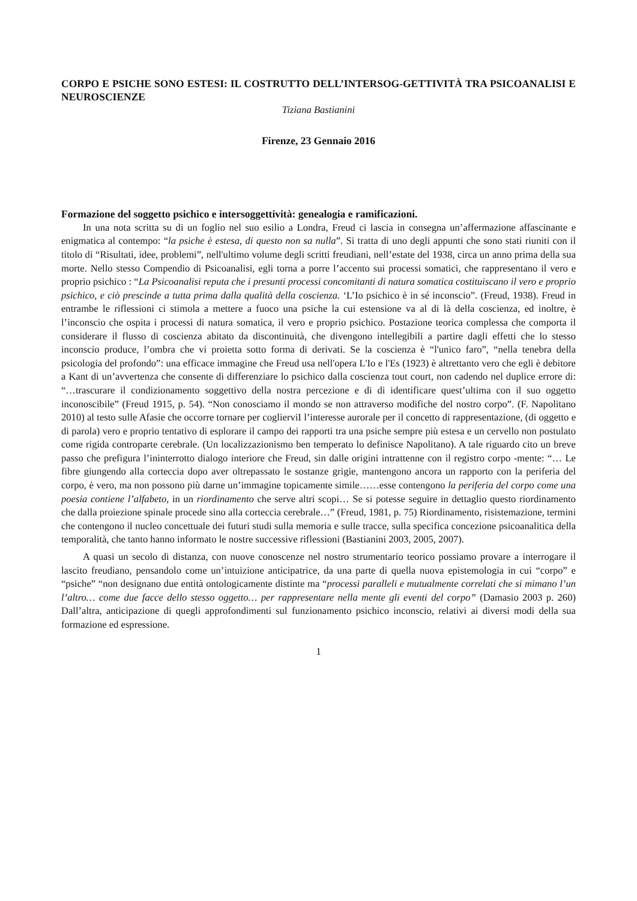CORPO E PSICHE SONO ESTESI: IL COSTRUTTO DELL’INTERSOG-GETTIVITÀ TRA PSICOANALISI E NEUROSCIENZE
Tiziana Bastianini
Firenze, 23 Gennaio 2016
Formazione del soggetto psichico e intersoggettività: genealogia e ramificazioni.
In una nota scritta su di un foglio nel suo esilio a Londra, Freud ci lascia in consegna un’affermazione affascinante e enigmatica al contempo: “la psiche è estesa, di questo non sa nulla”. Si tratta di uno degli appunti che sono stati riuniti con il titolo di “Risultati, idee, problemi”, nell'ultimo volume degli scritti freudiani, nell’estate del 1938, circa un anno prima della sua morte. Nello stesso Compendio di Psicoanalisi, egli torna a porre l’accento sui processi somatici, che rappresentano il vero e proprio psichico : “La Psicoanalisi reputa che i presunti processi concomitanti di natura somatica costituiscano il vero e proprio psichico, e ciò prescinde a tutta prima dalla qualità della coscienza. ‘L’Io psichico è in sé inconscio”. (Freud, 1938). Freud in entrambe le riflessioni ci stimola a mettere a fuoco una psiche la cui estensione va al di là della coscienza, ed inoltre, è l’inconscio che ospita i processi di natura somatica, il vero e proprio psichico. Postazione teorica complessa che comporta il considerare il flusso di coscienza abitato da discontinuità, che divengono intellegibili a partire dagli effetti che lo stesso inconscio produce, l’ombra che vi proietta sotto forma di derivati. Se la coscienza è “l'unico faro”, “nella tenebra della psicologia del profondo”: una efficace immagine che Freud usa nell'opera L'Io e l'Es (1923) è altrettanto vero che egli è debitore a Kant di un’avvertenza che consente di differenziare lo psichico dalla coscienza tout court, non cadendo nel duplice errore di: “…trascurare il condizionamento soggettivo della nostra percezione e di di identificare quest’ultima con il suo oggetto inconoscibile” (Freud 1915, p. 54). “Non conosciamo il mondo se non attraverso modifiche del nostro corpo”. (F. Napolitano 2010) al testo sulle Afasie che occorre tornare per coglierviI l’interesse aurorale per il concetto di rappresentazione, (di oggetto e di parola) vero e proprio tentativo di esplorare il campo dei rapporti tra una psiche sempre più estesa e un cervello non postulato come rigida controparte cerebrale. (Un localizzazionismo ben temperato lo definisce Napolitano). A tale riguardo cito un breve passo che prefigura l’ininterrotto dialogo interiore che Freud, sin dalle origini intrattenne con il registro corpo -mente: “… Le fibre giungendo alla corteccia dopo aver oltrepassato le sostanze grigie, mantengono ancora un rapporto con la periferia del corpo, è vero, ma non possono più darne un’immagine topicamente simile……esse contengono la periferia del corpo come una poesia contiene l’alfabeto, in un riordinamento che serve altri scopi… Se si potesse seguire in dettaglio questo riordinamento che dalla proiezione spinale procede sino alla corteccia cerebrale…” (Freud, 1981, p. 75) Riordinamento, risistemazione, termini che contengono il nucleo concettuale dei futuri studi sulla memoria e sulle tracce, sulla specifica concezione psicoanalitica della temporalità, che tanto hanno informato le nostre successive riflessioni (Bastianini 2003, 2005, 2007).
A quasi un secolo di distanza, con nuove conoscenze nel nostro strumentario teorico possiamo provare a interrogare il lascito freudiano, pensandolo come un’intuizione anticipatrice, da una parte di quella nuova epistemologia in cui “corpo” e “psiche” “non designano due entità ontologicamente distinte ma “processi paralleli e mutualmente correlati che si mimano l’un l’altro… come due facce dello stesso oggetto… per rappresentare nella mente gli eventi del corpo” (Damasio 2003 p. 260) Dall’altra, anticipazione di quegli approfondimenti sul funzionamento psichico inconscio, relativi ai diversi modi della sua formazione ed espressione.
1